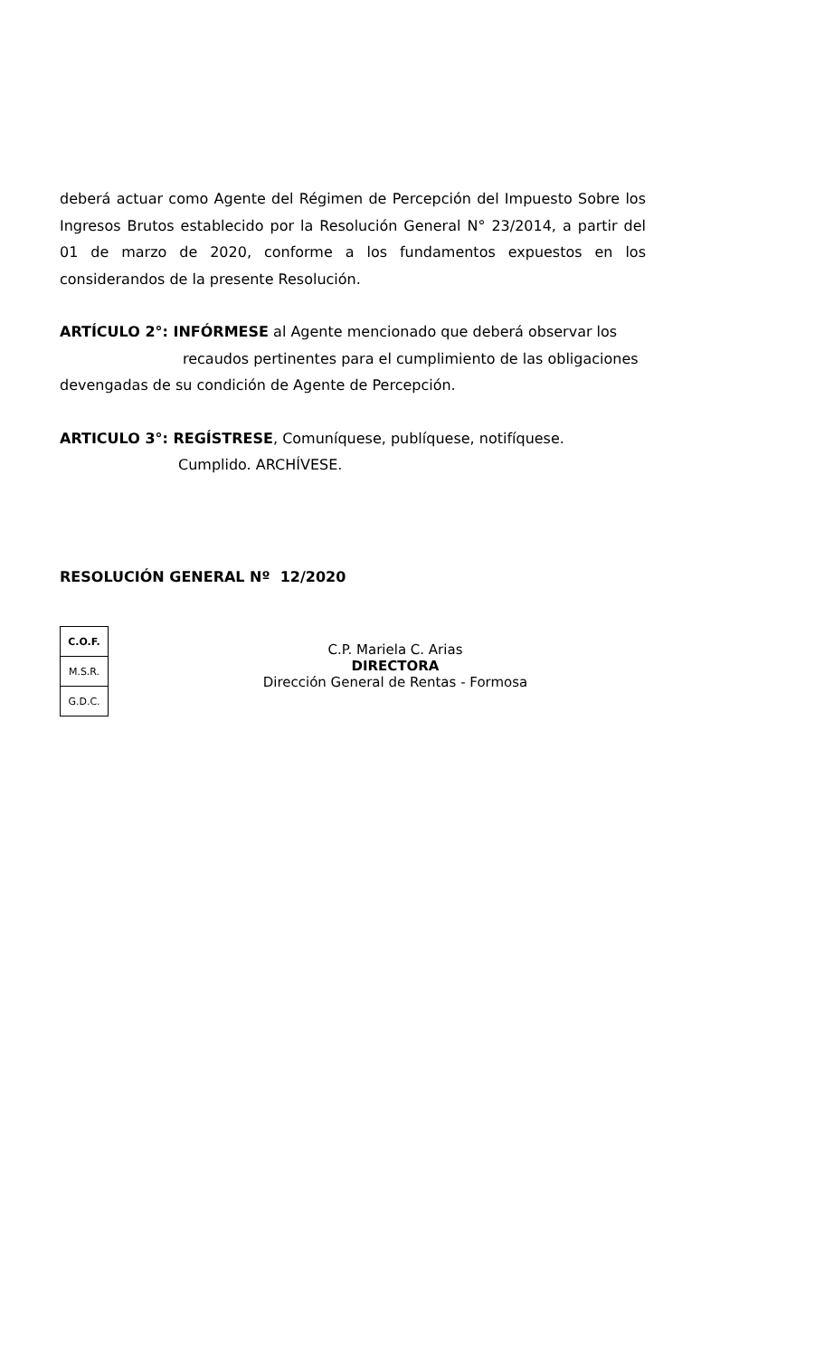deberá actuar como Agente del Régimen de Percepción del Impuesto Sobre los Ingresos Brutos establecido por la Resolución General N° 23/2014, a partir del 01 de marzo de 2020, conforme a los fundamentos expuestos en los considerandos de la presente Resolución.
ARTÍCULO 2°: INFÓRMESE al Agente mencionado que deberá observar los
recaudos pertinentes para el cumplimiento de las obligaciones
devengadas de su condición de Agente de Percepción.
ARTICULO 3°: REGÍSTRESE, Comuníquese, publíquese, notifíquese.
Cumplido. ARCHÍVESE.
RESOLUCIÓN GENERAL Nº 12/2020
| C.O.F. |
| M.S.R. |
| G.D.C. |
C.P. Mariela C. Arias
DIRECTORA
Dirección General de Rentas - Formosa